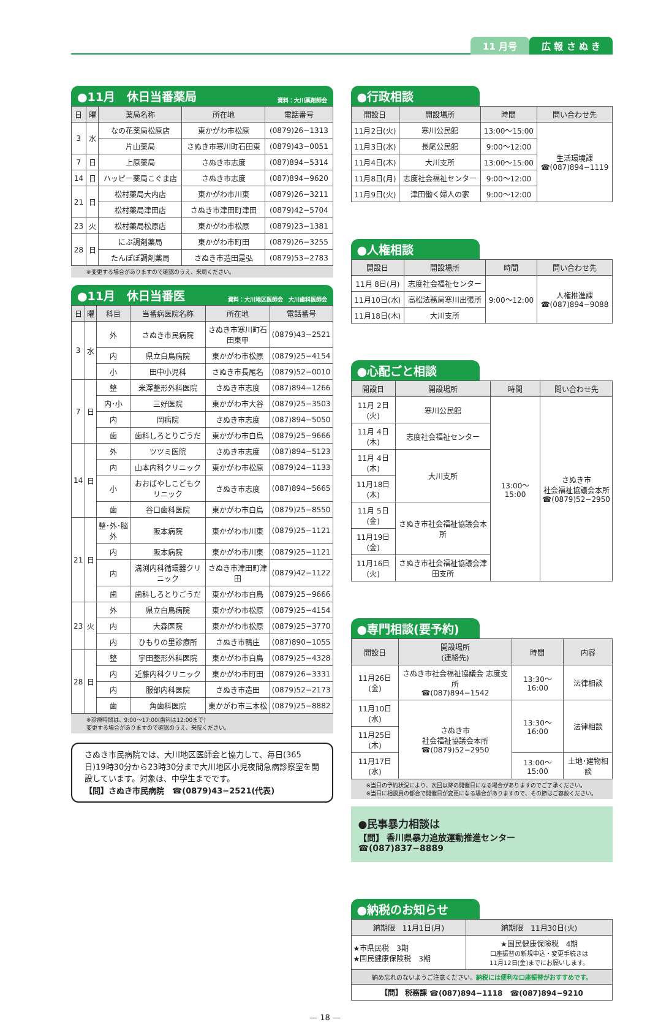11 月号 広 報 さ ぬ き
●11月　休日当番薬局 資料：大川薬剤師会
| 日 | 曜 | 薬局名称 | 所在地 | 電話番号 |
| --- | --- | --- | --- | --- |
| 3 | 水 | なの花薬局松原店 | 東かがわ市松原 | (0879)26−1313 |
| | | 片山薬局 | さぬき市寒川町石田東 | (0879)43−0051 |
| 7 | 日 | 上原薬局 | さぬき市志度 | (087)894−5314 |
| 14 | 日 | ハッピー薬局こぐま店 | さぬき市志度 | (087)894−9620 |
| 21 | 日 | 松村薬局大内店 | 東かがわ市川東 | (0879)26−3211 |
| | | 松村薬局津田店 | さぬき市津田町津田 | (0879)42−5704 |
| 23 | 火 | 松村薬局松原店 | 東かがわ市松原 | (0879)23−1381 |
| 28 | 日 | にぶ調剤薬局 | 東かがわ市町田 | (0879)26−3255 |
| | | たんぽぽ調剤薬局 | さぬき市造田是弘 | (0879)53−2783 |
※変更する場合がありますので確認のうえ、来局ください。
●11月　休日当番医 資料：大川地区医師会　大川歯科医師会
| 日 | 曜 | 科目 | 当番病医院名称 | 所在地 | 電話番号 |
| --- | --- | --- | --- | --- | --- |
| 3 | 水 | 外 | さぬき市民病院 | さぬき市寒川町石田東甲 | (0879)43−2521 |
| | | 内 | 県立白鳥病院 | 東かがわ市松原 | (0879)25−4154 |
| | | 小 | 田中小児科 | さぬき市長尾名 | (0879)52−0010 |
| 7 | 日 | 整 | 米澤整形外科医院 | さぬき市志度 | (087)894−1266 |
| | | 内･小 | 三好医院 | 東かがわ市大谷 | (0879)25−3503 |
| | | 内 | 岡病院 | さぬき市志度 | (087)894−5050 |
| | | 歯 | 歯科しろとりごうだ | 東かがわ市白鳥 | (0879)25−9666 |
| 14 | 日 | 外 | ツツミ医院 | さぬき市志度 | (087)894−5123 |
| | | 内 | 山本内科クリニック | 東かがわ市松原 | (0879)24−1133 |
| | | 小 | おおばやしこどもクリニック | さぬき市志度 | (087)894−5665 |
| | | 歯 | 谷口歯科医院 | 東かがわ市白鳥 | (0879)25−8550 |
| 21 | 日 | 整･外･脳外 | 阪本病院 | 東かがわ市川東 | (0879)25−1121 |
| | | 内 | 阪本病院 | 東かがわ市川東 | (0879)25−1121 |
| | | 内 | 溝渕内科循環器クリニック | さぬき市津田町津田 | (0879)42−1122 |
| | | 歯 | 歯科しろとりごうだ | 東かがわ市白鳥 | (0879)25−9666 |
| 23 | 火 | 外 | 県立白鳥病院 | 東かがわ市松原 | (0879)25−4154 |
| | | 内 | 大森医院 | 東かがわ市松原 | (0879)25−3770 |
| | | 内 | ひもりの里診療所 | さぬき市鴨庄 | (087)890−1055 |
| 28 | 日 | 整 | 宇田整形外科医院 | 東かがわ市白鳥 | (0879)25−4328 |
| | | 内 | 近藤内科クリニック | 東かがわ市町田 | (0879)26−3331 |
| | | 内 | 服部内科医院 | さぬき市造田 | (0879)52−2173 |
| | | 歯 | 角歯科医院 | 東かがわ市三本松 | (0879)25−8882 |
※診療時間は、9:00〜17:00(歯科は12:00まで)
変更する場合がありますので確認のうえ、来院ください。
さぬき市民病院では、大川地区医師会と協力して、毎日(365日)19時30分から23時30分まで大川地区小児夜間急病診察室を開設しています。対象は、中学生までです。
【問】さぬき市民病院　☎(0879)43−2521(代表)
●行政相談
| 開設日 | 開設場所 | 時間 | 問い合わせ先 |
| --- | --- | --- | --- |
| 11月2日(火) | 寒川公民館 | 13:00〜15:00 | 生活環境課 ☎(087)894−1119 |
| 11月3日(水) | 長尾公民館 | 9:00〜12:00 | |
| 11月4日(木) | 大川支所 | 13:00〜15:00 | |
| 11月8日(月) | 志度社会福祉センター | 9:00〜12:00 | |
| 11月9日(火) | 津田働く婦人の家 | 9:00〜12:00 | |
●人権相談
| 開設日 | 開設場所 | 時間 | 問い合わせ先 |
| --- | --- | --- | --- |
| 11月 8日(月) | 志度社会福祉センター | 9:00〜12:00 | 人権推進課 ☎(087)894−9088 |
| 11月10日(水) | 高松法務局寒川出張所 | | |
| 11月18日(木) | 大川支所 | | |
●心配ごと相談
| 開設日 | 開設場所 | 時間 | 問い合わせ先 |
| --- | --- | --- | --- |
| 11月 2日(火) | 寒川公民館 | 13:00〜15:00 | さぬき市 社会福祉協議会本所 ☎(0879)52−2950 |
| 11月 4日(木) | 志度社会福祉センター | | |
| 11月 4日(木) | 大川支所 | | |
| 11月18日(木) | | | |
| 11月 5日(金) | さぬき市社会福祉協議会本所 | | |
| 11月19日(金) | | | |
| 11月16日(火) | さぬき市社会福祉協議会津田支所 | | |
●専門相談(要予約)
| 開設日 | 開設場所 (連絡先) | 時間 | 内容 |
| --- | --- | --- | --- |
| 11月26日(金) | さぬき市社会福祉協議会 志度支所 ☎(087)894−1542 | 13:30〜16:00 | 法律相談 |
| 11月10日(水) | さぬき市 社会福祉協議会本所 ☎(0879)52−2950 | 13:30〜16:00 | 法律相談 |
| 11月25日(木) | | | |
| 11月17日(水) | | 13:00〜15:00 | 土地･建物相談 |
※当日の予約状況により、次回以降の開催日になる場合がありますのでご了承ください。
※当日に相談員の都合で開催日が変更になる場合がありますので、その節はご容赦ください。
●民事暴力相談は
【問】 香川県暴力追放運動推進センター　☎(087)837−8889
●納税のお知らせ
| 納期限 11月1日(月) | 納期限 11月30日(火) |
| --- | --- |
| ★市県民税 3期 ★国民健康保険税 3期 | ★国民健康保険税 4期 口座振替の新規申込・変更手続きは 11月12日(金)までにお願いします。 |
| 納め忘れのないようご注意ください。 納税には便利な口座振替がおすすめです。 | |
| 【問】 税務課 ☎(087)894−1118 ☎(087)894−9210 | |
— 18 —